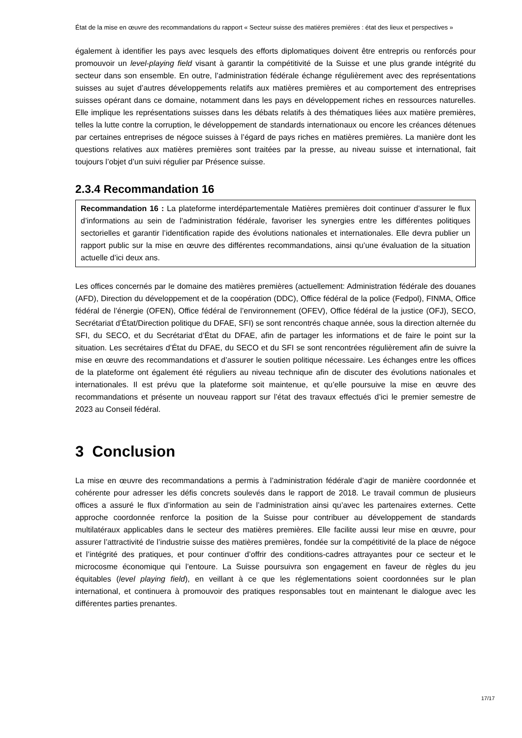État de la mise en œuvre des recommandations du rapport « Secteur suisse des matières premières : état des lieux et perspectives »
également à identifier les pays avec lesquels des efforts diplomatiques doivent être entrepris ou renforcés pour promouvoir un level-playing field visant à garantir la compétitivité de la Suisse et une plus grande intégrité du secteur dans son ensemble. En outre, l’administration fédérale échange régulièrement avec des représentations suisses au sujet d’autres développements relatifs aux matières premières et au comportement des entreprises suisses opérant dans ce domaine, notamment dans les pays en développement riches en ressources naturelles. Elle implique les représentations suisses dans les débats relatifs à des thématiques liées aux matière premières, telles la lutte contre la corruption, le développement de standards internationaux ou encore les créances détenues par certaines entreprises de négoce suisses à l’égard de pays riches en matières premières. La manière dont les questions relatives aux matières premières sont traitées par la presse, au niveau suisse et international, fait toujours l’objet d’un suivi régulier par Présence suisse.
2.3.4 Recommandation 16
Recommandation 16 : La plateforme interdépartementale Matières premières doit continuer d’assurer le flux d’informations au sein de l’administration fédérale, favoriser les synergies entre les différentes politiques sectorielles et garantir l’identification rapide des évolutions nationales et internationales. Elle devra publier un rapport public sur la mise en œuvre des différentes recommandations, ainsi qu’une évaluation de la situation actuelle d’ici deux ans.
Les offices concernés par le domaine des matières premières (actuellement: Administration fédérale des douanes (AFD), Direction du développement et de la coopération (DDC), Office fédéral de la police (Fedpol), FINMA, Office fédéral de l’énergie (OFEN), Office fédéral de l’environnement (OFEV), Office fédéral de la justice (OFJ), SECO, Secrétariat d’État/Direction politique du DFAE, SFI) se sont rencontrés chaque année, sous la direction alternée du SFI, du SECO, et du Secrétariat d’État du DFAE, afin de partager les informations et de faire le point sur la situation. Les secrétaires d’État du DFAE, du SECO et du SFI se sont rencontrées régulièrement afin de suivre la mise en œuvre des recommandations et d’assurer le soutien politique nécessaire. Les échanges entre les offices de la plateforme ont également été réguliers au niveau technique afin de discuter des évolutions nationales et internationales. Il est prévu que la plateforme soit maintenue, et qu’elle poursuive la mise en œuvre des recommandations et présente un nouveau rapport sur l’état des travaux effectués d’ici le premier semestre de 2023 au Conseil fédéral.
3 Conclusion
La mise en œuvre des recommandations a permis à l’administration fédérale d’agir de manière coordonnée et cohérente pour adresser les défis concrets soulevés dans le rapport de 2018. Le travail commun de plusieurs offices a assuré le flux d’information au sein de l’administration ainsi qu’avec les partenaires externes. Cette approche coordonnée renforce la position de la Suisse pour contribuer au développement de standards multilatéraux applicables dans le secteur des matières premières. Elle facilite aussi leur mise en œuvre, pour assurer l’attractivité de l’industrie suisse des matières premières, fondée sur la compétitivité de la place de négoce et l’intégrité des pratiques, et pour continuer d’offrir des conditions-cadres attrayantes pour ce secteur et le microcosme économique qui l’entoure. La Suisse poursuivra son engagement en faveur de règles du jeu équitables (level playing field), en veillant à ce que les réglementations soient coordonnées sur le plan international, et continuera à promouvoir des pratiques responsables tout en maintenant le dialogue avec les différentes parties prenantes.
17/17